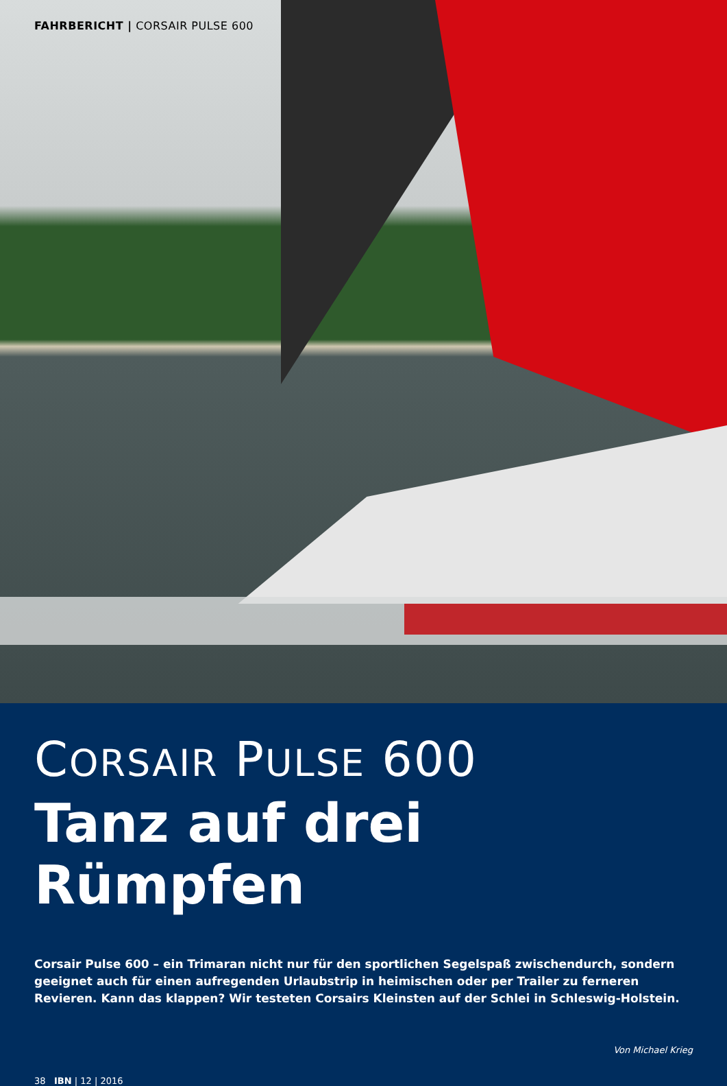FAHRBERICHT | CORSAIR PULSE 600
CORSAIR PULSE 600
Tanz auf drei Rümpfen
Corsair Pulse 600 – ein Trimaran nicht nur für den sportlichen Segelspaß zwischendurch, sondern geeignet auch für einen aufregenden Urlaubstrip in heimischen oder per Trailer zu ferneren Revieren. Kann das klappen? Wir testeten Corsairs Kleinsten auf der Schlei in Schleswig-Holstein.
Von Michael Krieg
38 IBN | 12 | 2016